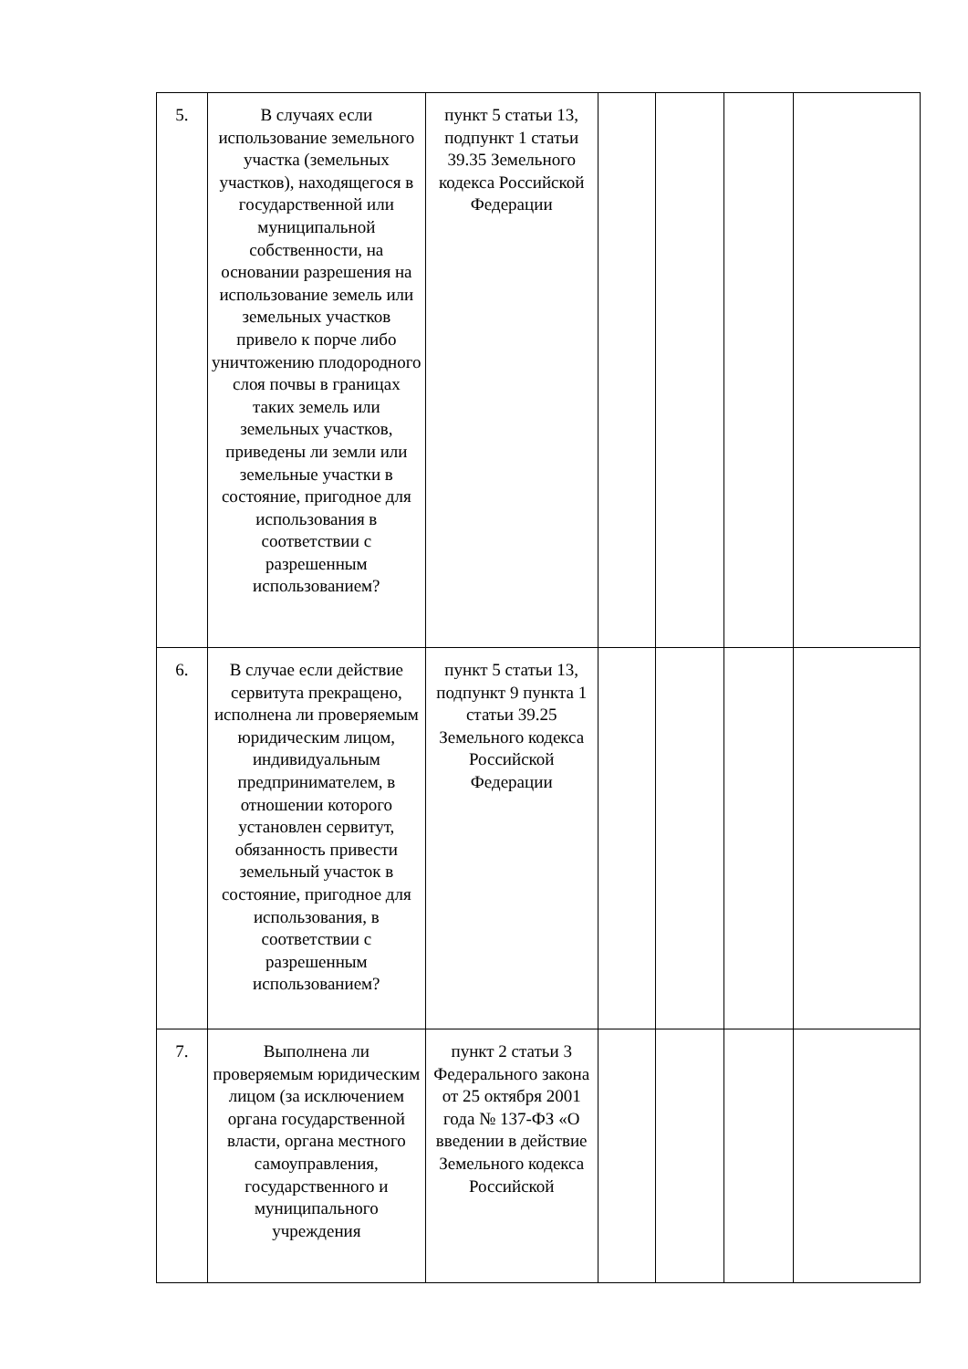| 5. | В случаях если использование земельного участка (земельных участков), находящегося в государственной или муниципальной собственности, на основании разрешения на использование земель или земельных участков привело к порче либо уничтожению плодородного слоя почвы в границах таких земель или земельных участков, приведены ли земли или земельные участки в состояние, пригодное для использования в соответствии с разрешенным использованием? | пункт 5 статьи 13, подпункт 1 статьи 39.35 Земельного кодекса Российской Федерации | | | | |
| 6. | В случае если действие сервитута прекращено, исполнена ли проверяемым юридическим лицом, индивидуальным предпринимателем, в отношении которого установлен сервитут, обязанность привести земельный участок в состояние, пригодное для использования, в соответствии с разрешенным использованием? | пункт 5 статьи 13, подпункт 9 пункта 1 статьи 39.25 Земельного кодекса Российской Федерации | | | | |
| 7. | Выполнена ли проверяемым юридическим лицом (за исключением органа государственной власти, органа местного самоуправления, государственного и муниципального учреждения | пункт 2 статьи 3 Федерального закона от 25 октября 2001 года № 137-ФЗ «О введении в действие Земельного кодекса Российской | | | | |